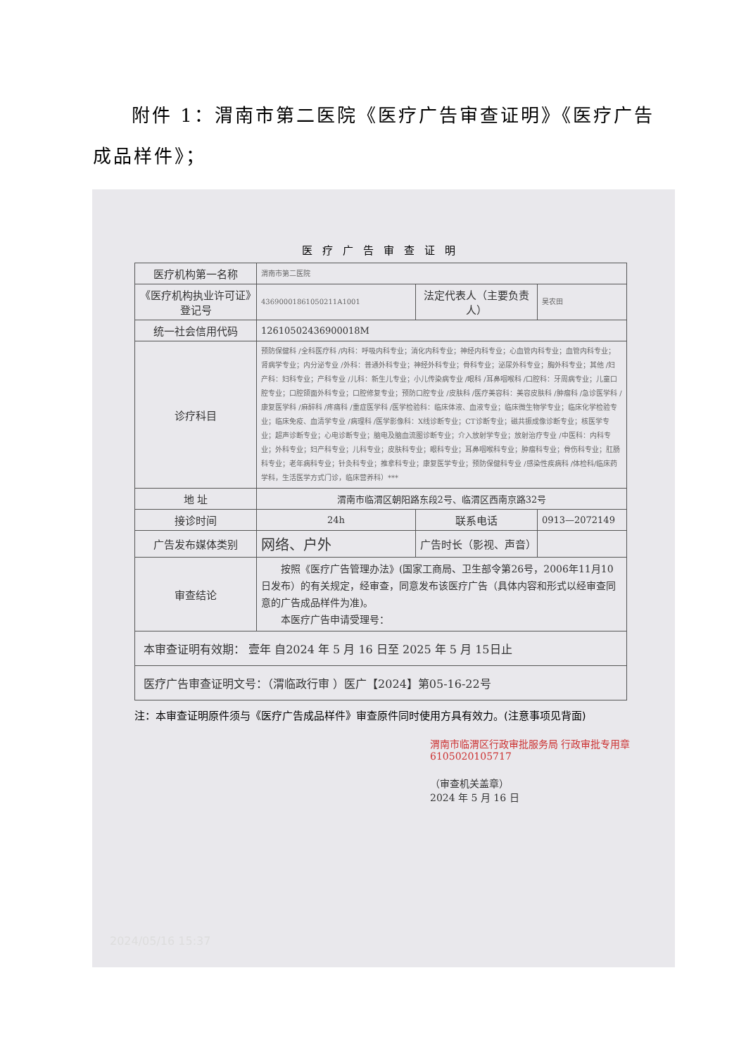附件 1：渭南市第二医院《医疗广告审查证明》《医疗广告成品样件》；
医疗广告审查证明
| 医疗机构第一名称 | 渭南市第二医院 | | |
| 《医疗机构执业许可证》登记号 | 43690001861050211A1001 | 法定代表人（主要负责人） | 吴农田 |
| 统一社会信用代码 | 12610502436900018M | | |
| 诊疗科目 | 预防保健科 /全科医疗科 /内科：呼吸内科专业；消化内科专业；神经内科专业；心血管内科专业；血管内科专业；肾病学专业；内分泌专业 /外科：普通外科专业；神经外科专业；骨科专业；泌尿外科专业；胸外科专业；其他 /妇产科：妇科专业；产科专业 /儿科：新生儿专业；小儿传染病专业 /眼科 /耳鼻咽喉科 /口腔科：牙周病专业；儿童口腔专业；口腔颌面外科专业；口腔修复专业；预防口腔专业 /皮肤科 /医疗美容科：美容皮肤科 /肿瘤科 /急诊医学科 /康复医学科 /麻醉科 /疼痛科 /重症医学科 /医学检验科：临床体液、血液专业；临床微生物学专业；临床化学检验专业；临床免疫、血清学专业 /病理科 /医学影像科：X线诊断专业；CT诊断专业；磁共振成像诊断专业；核医学专业；超声诊断专业；心电诊断专业；脑电及脑血流图诊断专业；介入放射学专业；放射治疗专业 /中医科：内科专业；外科专业；妇产科专业；儿科专业；皮肤科专业；眼科专业；耳鼻咽喉科专业；肿瘤科专业；骨伤科专业；肛肠科专业；老年病科专业；针灸科专业；推拿科专业；康复医学专业；预防保健科专业 /感染性疾病科 /体检科/临床药学科，生活医学方式门诊，临床营养科）*** | | |
| 地 址 | 渭南市临渭区朝阳路东段2号、临渭区西南京路32号 | | |
| 接诊时间 | 24h | 联系电话 | 0913—2072149 |
| 广告发布媒体类别 | 网络、户外 | 广告时长（影视、声音） | |
| 审查结论 | 按照《医疗广告管理办法》(国家工商局、卫生部令第26号，2006年11月10日发布）的有关规定，经审查，同意发布该医疗广告（具体内容和形式以经审查同意的广告成品样件为准)。 本医疗广告申请受理号： | | |
| 本审查证明有效期： 壹年 自2024 年 5 月 16 日至 2025 年 5 月 15日止 | | | |
| 医疗广告审查证明文号：（渭临政行审 ）医广【2024】第05-16-22号 | | | |
注：本审查证明原件须与《医疗广告成品样件》审查原件同时使用方具有效力。(注意事项见背面)
渭南市临渭区行政审批服务局 行政审批专用章 6105020105717
（审查机关盖章）
2024 年 5 月 16 日
2024/05/16 15:37